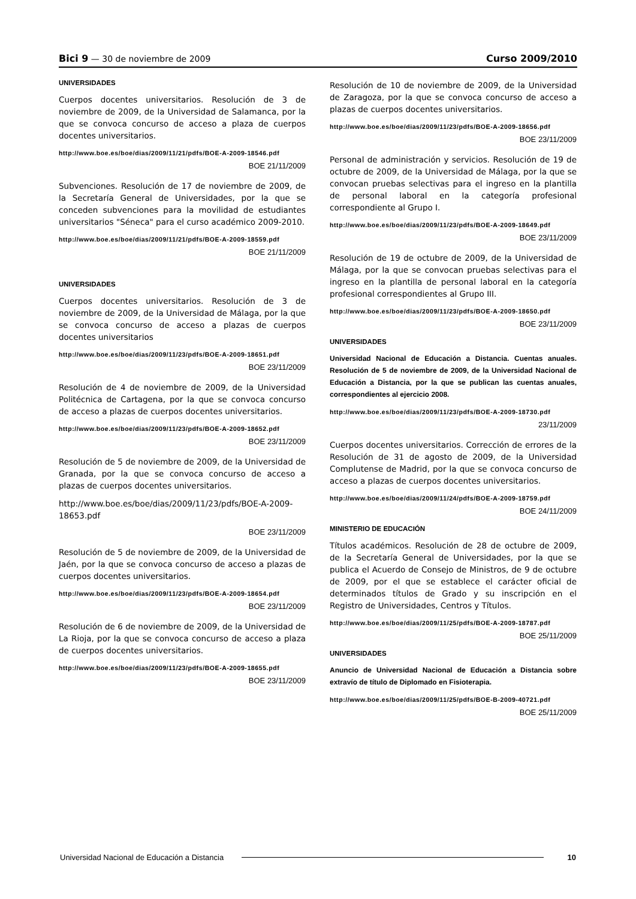Bici 9 — 30 de noviembre de 2009
Curso 2009/2010
UNIVERSIDADES
Cuerpos docentes universitarios. Resolución de 3 de noviembre de 2009, de la Universidad de Salamanca, por la que se convoca concurso de acceso a plaza de cuerpos docentes universitarios.
http://www.boe.es/boe/dias/2009/11/21/pdfs/BOE-A-2009-18546.pdf
BOE 21/11/2009
Subvenciones. Resolución de 17 de noviembre de 2009, de la Secretaría General de Universidades, por la que se conceden subvenciones para la movilidad de estudiantes universitarios "Séneca" para el curso académico 2009-2010.
http://www.boe.es/boe/dias/2009/11/21/pdfs/BOE-A-2009-18559.pdf
BOE 21/11/2009
UNIVERSIDADES
Cuerpos docentes universitarios. Resolución de 3 de noviembre de 2009, de la Universidad de Málaga, por la que se convoca concurso de acceso a plazas de cuerpos docentes universitarios
http://www.boe.es/boe/dias/2009/11/23/pdfs/BOE-A-2009-18651.pdf
BOE 23/11/2009
Resolución de 4 de noviembre de 2009, de la Universidad Politécnica de Cartagena, por la que se convoca concurso de acceso a plazas de cuerpos docentes universitarios.
http://www.boe.es/boe/dias/2009/11/23/pdfs/BOE-A-2009-18652.pdf
BOE 23/11/2009
Resolución de 5 de noviembre de 2009, de la Universidad de Granada, por la que se convoca concurso de acceso a plazas de cuerpos docentes universitarios.
http://www.boe.es/boe/dias/2009/11/23/pdfs/BOE-A-2009-18653.pdf
BOE 23/11/2009
Resolución de 5 de noviembre de 2009, de la Universidad de Jaén, por la que se convoca concurso de acceso a plazas de cuerpos docentes universitarios.
http://www.boe.es/boe/dias/2009/11/23/pdfs/BOE-A-2009-18654.pdf
BOE 23/11/2009
Resolución de 6 de noviembre de 2009, de la Universidad de La Rioja, por la que se convoca concurso de acceso a plaza de cuerpos docentes universitarios.
http://www.boe.es/boe/dias/2009/11/23/pdfs/BOE-A-2009-18655.pdf
BOE 23/11/2009
Resolución de 10 de noviembre de 2009, de la Universidad de Zaragoza, por la que se convoca concurso de acceso a plazas de cuerpos docentes universitarios.
http://www.boe.es/boe/dias/2009/11/23/pdfs/BOE-A-2009-18656.pdf
BOE 23/11/2009
Personal de administración y servicios. Resolución de 19 de octubre de 2009, de la Universidad de Málaga, por la que se convocan pruebas selectivas para el ingreso en la plantilla de personal laboral en la categoría profesional correspondiente al Grupo I.
http://www.boe.es/boe/dias/2009/11/23/pdfs/BOE-A-2009-18649.pdf
BOE 23/11/2009
Resolución de 19 de octubre de 2009, de la Universidad de Málaga, por la que se convocan pruebas selectivas para el ingreso en la plantilla de personal laboral en la categoría profesional correspondientes al Grupo III.
http://www.boe.es/boe/dias/2009/11/23/pdfs/BOE-A-2009-18650.pdf
BOE 23/11/2009
UNIVERSIDADES
Universidad Nacional de Educación a Distancia. Cuentas anuales. Resolución de 5 de noviembre de 2009, de la Universidad Nacional de Educación a Distancia, por la que se publican las cuentas anuales, correspondientes al ejercicio 2008.
http://www.boe.es/boe/dias/2009/11/23/pdfs/BOE-A-2009-18730.pdf
23/11/2009
Cuerpos docentes universitarios. Corrección de errores de la Resolución de 31 de agosto de 2009, de la Universidad Complutense de Madrid, por la que se convoca concurso de acceso a plazas de cuerpos docentes universitarios.
http://www.boe.es/boe/dias/2009/11/24/pdfs/BOE-A-2009-18759.pdf
BOE 24/11/2009
MINISTERIO DE EDUCACIÓN
Títulos académicos. Resolución de 28 de octubre de 2009, de la Secretaría General de Universidades, por la que se publica el Acuerdo de Consejo de Ministros, de 9 de octubre de 2009, por el que se establece el carácter oficial de determinados títulos de Grado y su inscripción en el Registro de Universidades, Centros y Títulos.
http://www.boe.es/boe/dias/2009/11/25/pdfs/BOE-A-2009-18787.pdf
BOE 25/11/2009
UNIVERSIDADES
Anuncio de Universidad Nacional de Educación a Distancia sobre extravío de título de Diplomado en Fisioterapia.
http://www.boe.es/boe/dias/2009/11/25/pdfs/BOE-B-2009-40721.pdf
BOE 25/11/2009
Universidad Nacional de Educación a Distancia 10